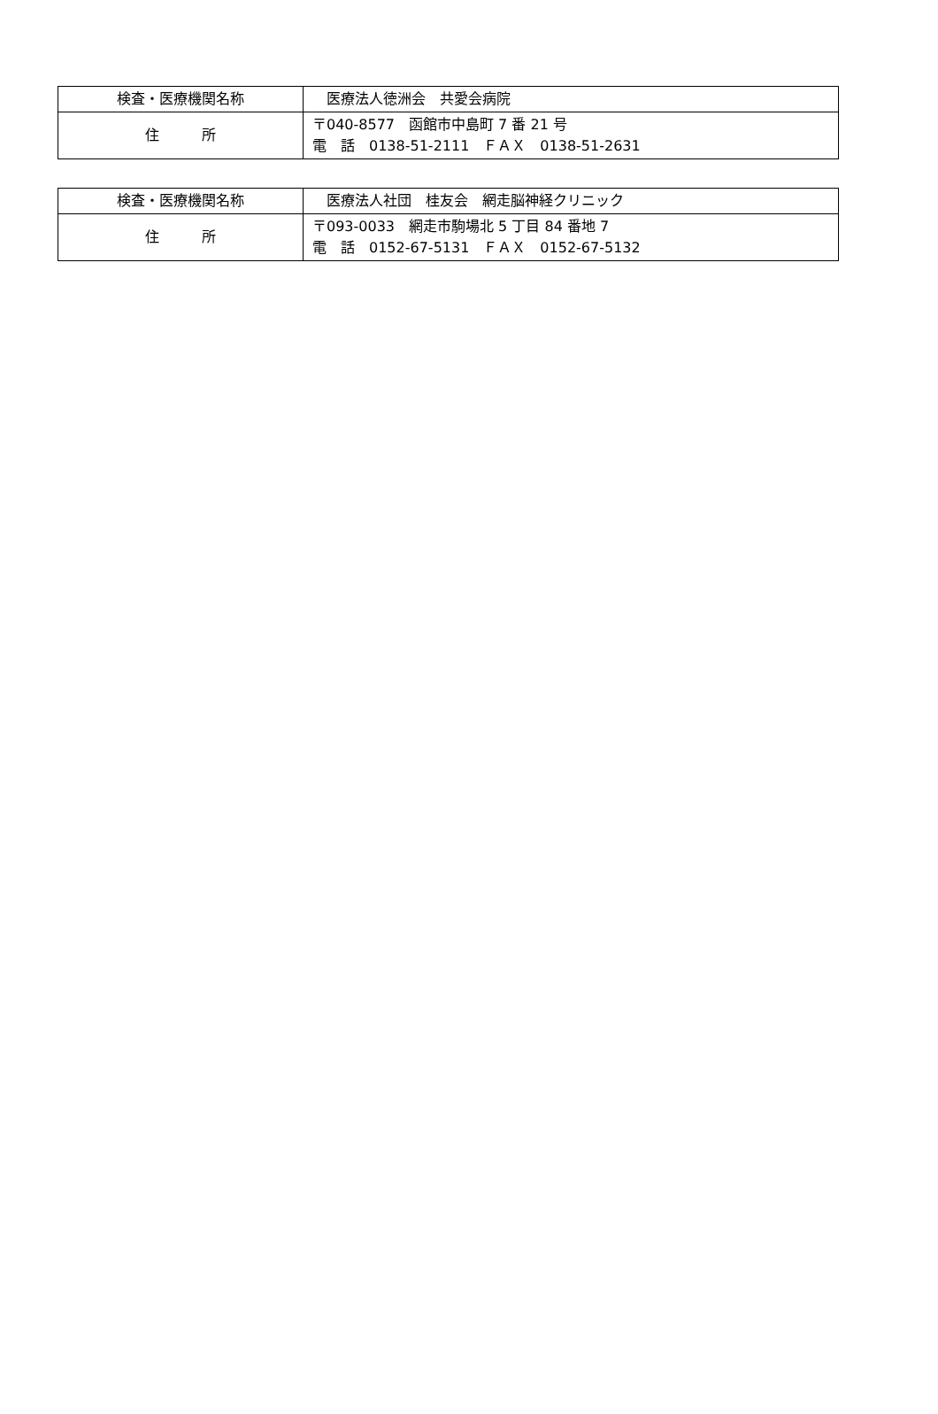| 検査・医療機関名称 | 医療法人徳洲会 共愛会病院 |
| 住 所 | 〒040-8577 函館市中島町 7 番 21 号 電 話 0138-51-2111 ＦＡＸ 0138-51-2631 |
| 検査・医療機関名称 | 医療法人社団 桂友会 網走脳神経クリニック |
| 住 所 | 〒093-0033 網走市駒場北 5 丁目 84 番地 7 電 話 0152-67-5131 ＦＡＸ 0152-67-5132 |